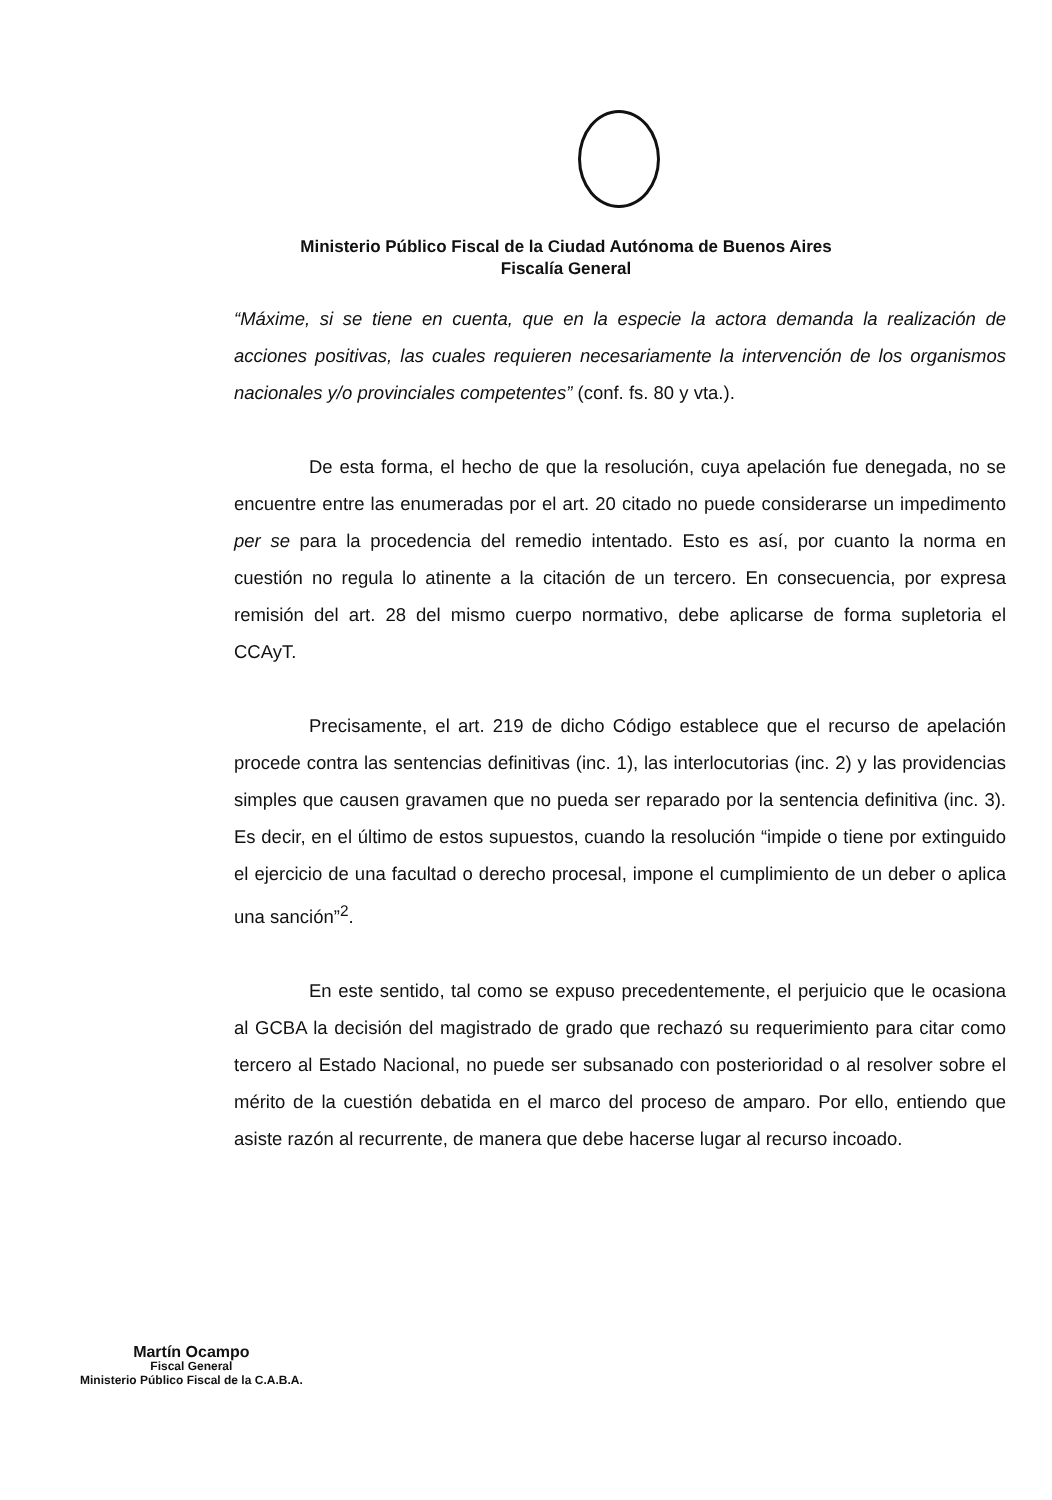Ministerio Público Fiscal de la Ciudad Autónoma de Buenos Aires
Fiscalía General
“Máxime, si se tiene en cuenta, que en la especie la actora demanda la realización de acciones positivas, las cuales requieren necesariamente la intervención de los organismos nacionales y/o provinciales competentes” (conf. fs. 80 y vta.).
De esta forma, el hecho de que la resolución, cuya apelación fue denegada, no se encuentre entre las enumeradas por el art. 20 citado no puede considerarse un impedimento per se para la procedencia del remedio intentado. Esto es así, por cuanto la norma en cuestión no regula lo atinente a la citación de un tercero. En consecuencia, por expresa remisión del art. 28 del mismo cuerpo normativo, debe aplicarse de forma supletoria el CCAyT.
Precisamente, el art. 219 de dicho Código establece que el recurso de apelación procede contra las sentencias definitivas (inc. 1), las interlocutorias (inc. 2) y las providencias simples que causen gravamen que no pueda ser reparado por la sentencia definitiva (inc. 3). Es decir, en el último de estos supuestos, cuando la resolución “impide o tiene por extinguido el ejercicio de una facultad o derecho procesal, impone el cumplimiento de un deber o aplica una sanción”<sup>2</sup>.
En este sentido, tal como se expuso precedentemente, el perjuicio que le ocasiona al GCBA la decisión del magistrado de grado que rechazó su requerimiento para citar como tercero al Estado Nacional, no puede ser subsanado con posterioridad o al resolver sobre el mérito de la cuestión debatida en el marco del proceso de amparo. Por ello, entiendo que asiste razón al recurrente, de manera que debe hacerse lugar al recurso incoado.
Martín Ocampo
Fiscal General
Ministerio Público Fiscal de la C.A.B.A.